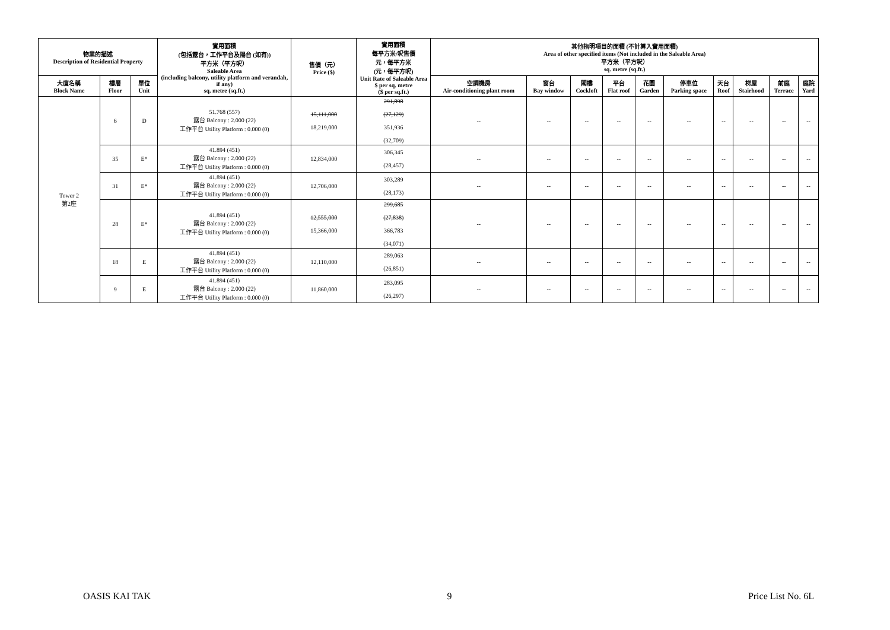| 物業的描述 Description of Residential Property | | | 實用面積 (包括露台，工作平台及陽台 (如有)) 平方米（平方呎） Saleable Area (including balcony, utility platform and verandah, if any) sq. metre (sq.ft.) | 售價（元） Price ($) | 實用面積 每平方米/呎售價 元，每平方米 (元，每平方呎) Unit Rate of Saleable Area $ per sq. metre ($ per sq.ft.) | 其他指明項目的面積 (不計算入實用面積) Area of other specified items (Not included in the Saleable Area) 平方米（平方呎） sq. metre (sq.ft.) | | | | | | | | | |
| --- | --- | --- | --- | --- | --- | --- | --- | --- | --- | --- | --- | --- | --- | --- | --- |
| 大廈名稱 Block Name | 樓層 Floor | 單位 Unit | | | | 空調機房 Air-conditioning plant room | 窗台 Bay window | 閣樓 Cockloft | 平台 Flat roof | 花園 Garden | 停車位 Parking space | 天台 Roof | 梯屋 Stairhood | 前庭 Terrace | 庭院 Yard |
| Tower 2 第2座 | 6 | D | 51.768 (557) 露台 Balcony : 2.000 (22) 工作平台 Utility Platform : 0.000 (0) | 15,111,000 18,219,000 | 291,898 (27,129) 351,936 (32,709) | -- | -- | -- | -- | -- | -- | -- | -- | -- | -- |
| | 35 | E* | 41.894 (451) 露台 Balcony : 2.000 (22) 工作平台 Utility Platform : 0.000 (0) | 12,834,000 | 306,345 (28,457) | -- | -- | -- | -- | -- | -- | -- | -- | -- | -- |
| | 31 | E* | 41.894 (451) 露台 Balcony : 2.000 (22) 工作平台 Utility Platform : 0.000 (0) | 12,706,000 | 303,289 (28,173) | -- | -- | -- | -- | -- | -- | -- | -- | -- | -- |
| | 28 | E* | 41.894 (451) 露台 Balcony : 2.000 (22) 工作平台 Utility Platform : 0.000 (0) | 12,555,000 15,366,000 | 299,685 (27,838) 366,783 (34,071) | -- | -- | -- | -- | -- | -- | -- | -- | -- | -- |
| | 18 | E | 41.894 (451) 露台 Balcony : 2.000 (22) 工作平台 Utility Platform : 0.000 (0) | 12,110,000 | 289,063 (26,851) | -- | -- | -- | -- | -- | -- | -- | -- | -- | -- |
| | 9 | E | 41.894 (451) 露台 Balcony : 2.000 (22) 工作平台 Utility Platform : 0.000 (0) | 11,860,000 | 283,095 (26,297) | -- | -- | -- | -- | -- | -- | -- | -- | -- | -- |
OASIS KAI TAK 9 Price List No. 6L